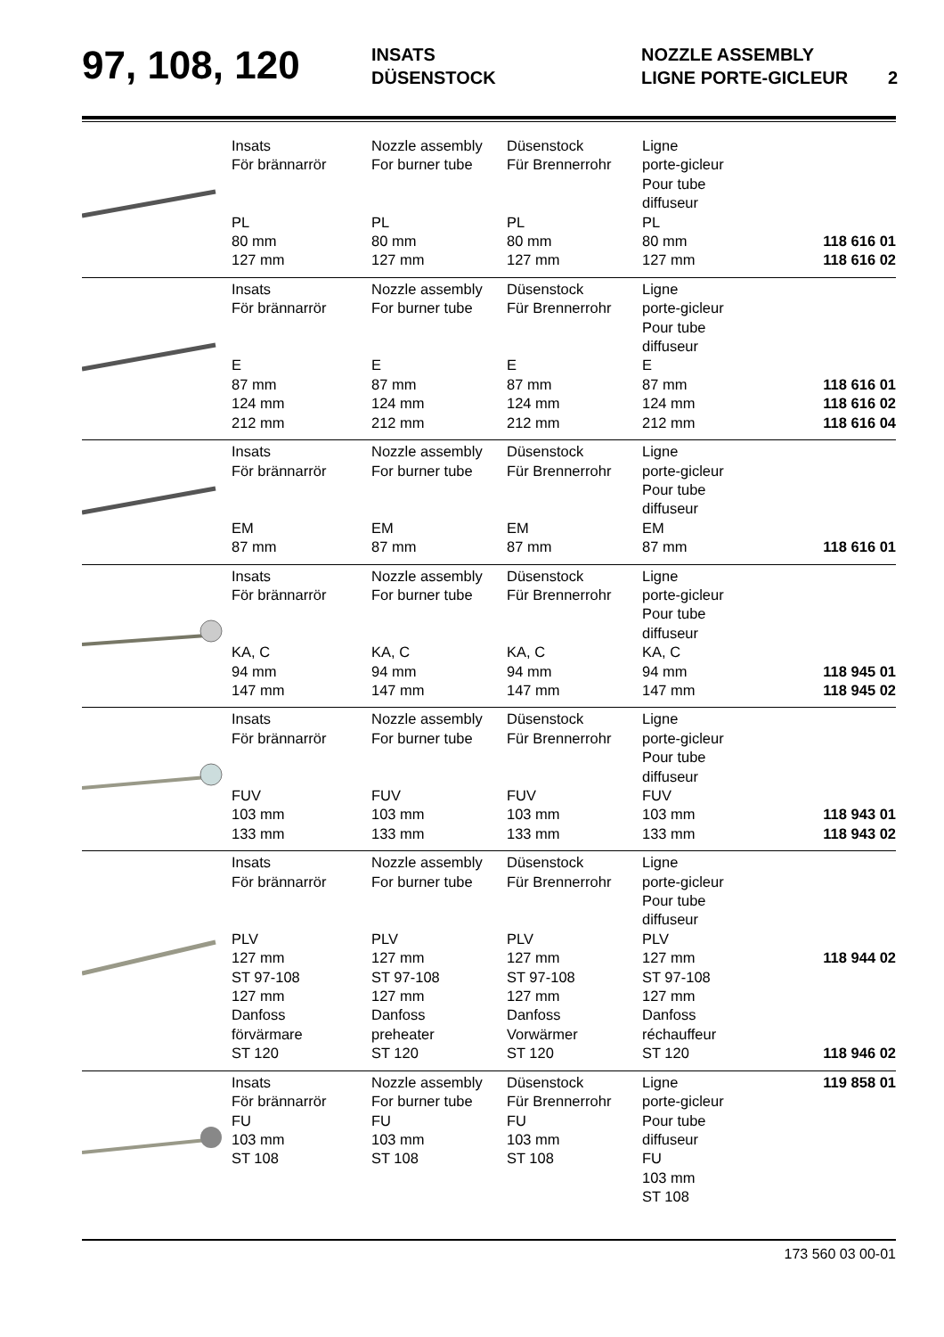97, 108, 120
INSATS
DÜSENSTOCK
NOZZLE ASSEMBLY
LIGNE PORTE-GICLEUR 2
| | Insats För brännarrör PL 80 mm 127 mm | Nozzle assembly For burner tube PL 80 mm 127 mm | Düsenstock Für Brennerrohr PL 80 mm 127 mm | Ligne porte-gicleur Pour tube diffuseur PL 80 mm 127 mm | 118 616 01 118 616 02 |
| | Insats För brännarrör E 87 mm 124 mm 212 mm | Nozzle assembly For burner tube E 87 mm 124 mm 212 mm | Düsenstock Für Brennerrohr E 87 mm 124 mm 212 mm | Ligne porte-gicleur Pour tube diffuseur E 87 mm 124 mm 212 mm | 118 616 01 118 616 02 118 616 04 |
| | Insats För brännarrör EM 87 mm | Nozzle assembly For burner tube EM 87 mm | Düsenstock Für Brennerrohr EM 87 mm | Ligne porte-gicleur Pour tube diffuseur EM 87 mm | 118 616 01 |
| | Insats För brännarrör KA, C 94 mm 147 mm | Nozzle assembly For burner tube KA, C 94 mm 147 mm | Düsenstock Für Brennerrohr KA, C 94 mm 147 mm | Ligne porte-gicleur Pour tube diffuseur KA, C 94 mm 147 mm | 118 945 01 118 945 02 |
| | Insats För brännarrör FUV 103 mm 133 mm | Nozzle assembly For burner tube FUV 103 mm 133 mm | Düsenstock Für Brennerrohr FUV 103 mm 133 mm | Ligne porte-gicleur Pour tube diffuseur FUV 103 mm 133 mm | 118 943 01 118 943 02 |
| | Insats För brännarrör PLV 127 mm ST 97-108 127 mm Danfoss förvärmare ST 120 | Nozzle assembly For burner tube PLV 127 mm ST 97-108 127 mm Danfoss preheater ST 120 | Düsenstock Für Brennerrohr PLV 127 mm ST 97-108 127 mm Danfoss Vorwärmer ST 120 | Ligne porte-gicleur Pour tube diffuseur PLV 127 mm ST 97-108 127 mm Danfoss réchauffeur ST 120 | 118 944 02 118 946 02 |
| | Insats För brännarrör FU 103 mm ST 108 | Nozzle assembly For burner tube FU 103 mm ST 108 | Düsenstock Für Brennerrohr FU 103 mm ST 108 | Ligne porte-gicleur Pour tube diffuseur FU 103 mm ST 108 | 119 858 01 |
173 560 03 00-01